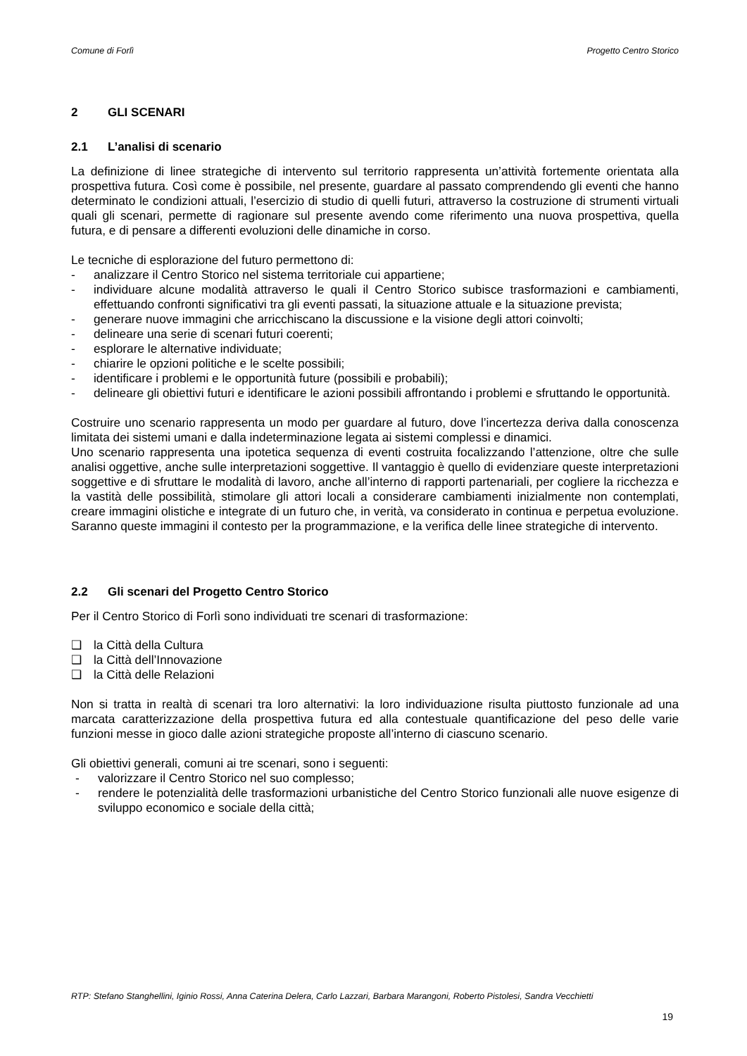Comune di Forlì Progetto Centro Storico
2 GLI SCENARI
2.1 L’analisi di scenario
La definizione di linee strategiche di intervento sul territorio rappresenta un’attività fortemente orientata alla prospettiva futura. Così come è possibile, nel presente, guardare al passato comprendendo gli eventi che hanno determinato le condizioni attuali, l’esercizio di studio di quelli futuri, attraverso la costruzione di strumenti virtuali quali gli scenari, permette di ragionare sul presente avendo come riferimento una nuova prospettiva, quella futura, e di pensare a differenti evoluzioni delle dinamiche in corso.
Le tecniche di esplorazione del futuro permettono di:
- analizzare il Centro Storico nel sistema territoriale cui appartiene;
- individuare alcune modalità attraverso le quali il Centro Storico subisce trasformazioni e cambiamenti, effettuando confronti significativi tra gli eventi passati, la situazione attuale e la situazione prevista;
- generare nuove immagini che arricchiscano la discussione e la visione degli attori coinvolti;
- delineare una serie di scenari futuri coerenti;
- esplorare le alternative individuate;
- chiarire le opzioni politiche e le scelte possibili;
- identificare i problemi e le opportunità future (possibili e probabili);
- delineare gli obiettivi futuri e identificare le azioni possibili affrontando i problemi e sfruttando le opportunità.
Costruire uno scenario rappresenta un modo per guardare al futuro, dove l’incertezza deriva dalla conoscenza limitata dei sistemi umani e dalla indeterminazione legata ai sistemi complessi e dinamici.
Uno scenario rappresenta una ipotetica sequenza di eventi costruita focalizzando l’attenzione, oltre che sulle analisi oggettive, anche sulle interpretazioni soggettive. Il vantaggio è quello di evidenziare queste interpretazioni soggettive e di sfruttare le modalità di lavoro, anche all’interno di rapporti partenariali, per cogliere la ricchezza e la vastità delle possibilità, stimolare gli attori locali a considerare cambiamenti inizialmente non contemplati, creare immagini olistiche e integrate di un futuro che, in verità, va considerato in continua e perpetua evoluzione. Saranno queste immagini il contesto per la programmazione, e la verifica delle linee strategiche di intervento.
2.2 Gli scenari del Progetto Centro Storico
Per il Centro Storico di Forlì sono individuati tre scenari di trasformazione:
❑ la Città della Cultura
❑ la Città dell’Innovazione
❑ la Città delle Relazioni
Non si tratta in realtà di scenari tra loro alternativi: la loro individuazione risulta piuttosto funzionale ad una marcata caratterizzazione della prospettiva futura ed alla contestuale quantificazione del peso delle varie funzioni messe in gioco dalle azioni strategiche proposte all’interno di ciascuno scenario.
Gli obiettivi generali, comuni ai tre scenari, sono i seguenti:
- valorizzare il Centro Storico nel suo complesso;
- rendere le potenzialità delle trasformazioni urbanistiche del Centro Storico funzionali alle nuove esigenze di sviluppo economico e sociale della città;
RTP: Stefano Stanghellini, Iginio Rossi, Anna Caterina Delera, Carlo Lazzari, Barbara Marangoni, Roberto Pistolesi, Sandra Vecchietti
19